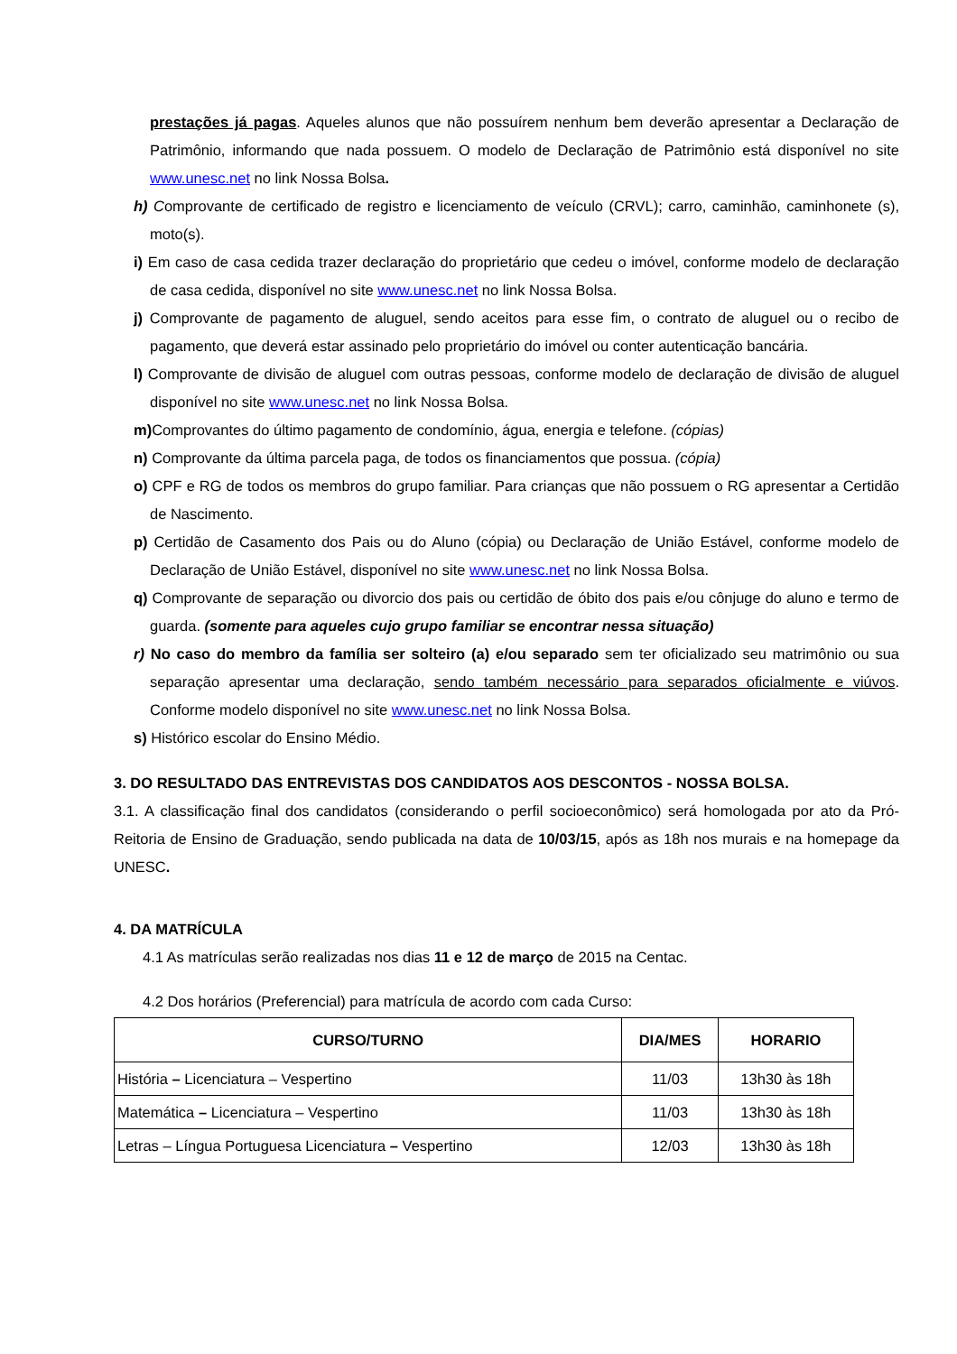prestações já pagas. Aqueles alunos que não possuírem nenhum bem deverão apresentar a Declaração de Patrimônio, informando que nada possuem. O modelo de Declaração de Patrimônio está disponível no site www.unesc.net no link Nossa Bolsa.
h) Comprovante de certificado de registro e licenciamento de veículo (CRVL); carro, caminhão, caminhonete (s), moto(s).
i) Em caso de casa cedida trazer declaração do proprietário que cedeu o imóvel, conforme modelo de declaração de casa cedida, disponível no site www.unesc.net no link Nossa Bolsa.
j) Comprovante de pagamento de aluguel, sendo aceitos para esse fim, o contrato de aluguel ou o recibo de pagamento, que deverá estar assinado pelo proprietário do imóvel ou conter autenticação bancária.
l) Comprovante de divisão de aluguel com outras pessoas, conforme modelo de declaração de divisão de aluguel disponível no site www.unesc.net no link Nossa Bolsa.
m) Comprovantes do último pagamento de condomínio, água, energia e telefone. (cópias)
n) Comprovante da última parcela paga, de todos os financiamentos que possua. (cópia)
o) CPF e RG de todos os membros do grupo familiar. Para crianças que não possuem o RG apresentar a Certidão de Nascimento.
p) Certidão de Casamento dos Pais ou do Aluno (cópia) ou Declaração de União Estável, conforme modelo de Declaração de União Estável, disponível no site www.unesc.net no link Nossa Bolsa.
q) Comprovante de separação ou divorcio dos pais ou certidão de óbito dos pais e/ou cônjuge do aluno e termo de guarda. (somente para aqueles cujo grupo familiar se encontrar nessa situação)
r) No caso do membro da família ser solteiro (a) e/ou separado sem ter oficializado seu matrimônio ou sua separação apresentar uma declaração, sendo também necessário para separados oficialmente e viúvos. Conforme modelo disponível no site www.unesc.net no link Nossa Bolsa.
s) Histórico escolar do Ensino Médio.
3. DO RESULTADO DAS ENTREVISTAS DOS CANDIDATOS AOS DESCONTOS - NOSSA BOLSA.
3.1. A classificação final dos candidatos (considerando o perfil socioeconômico) será homologada por ato da Pró-Reitoria de Ensino de Graduação, sendo publicada na data de 10/03/15, após as 18h nos murais e na homepage da UNESC.
4. DA MATRÍCULA
4.1 As matrículas serão realizadas nos dias 11 e 12 de março de 2015 na Centac.
4.2 Dos horários (Preferencial) para matrícula de acordo com cada Curso:
| CURSO/TURNO | DIA/MES | HORARIO |
| --- | --- | --- |
| História – Licenciatura – Vespertino | 11/03 | 13h30 às 18h |
| Matemática – Licenciatura – Vespertino | 11/03 | 13h30 às 18h |
| Letras – Língua Portuguesa Licenciatura – Vespertino | 12/03 | 13h30 às 18h |